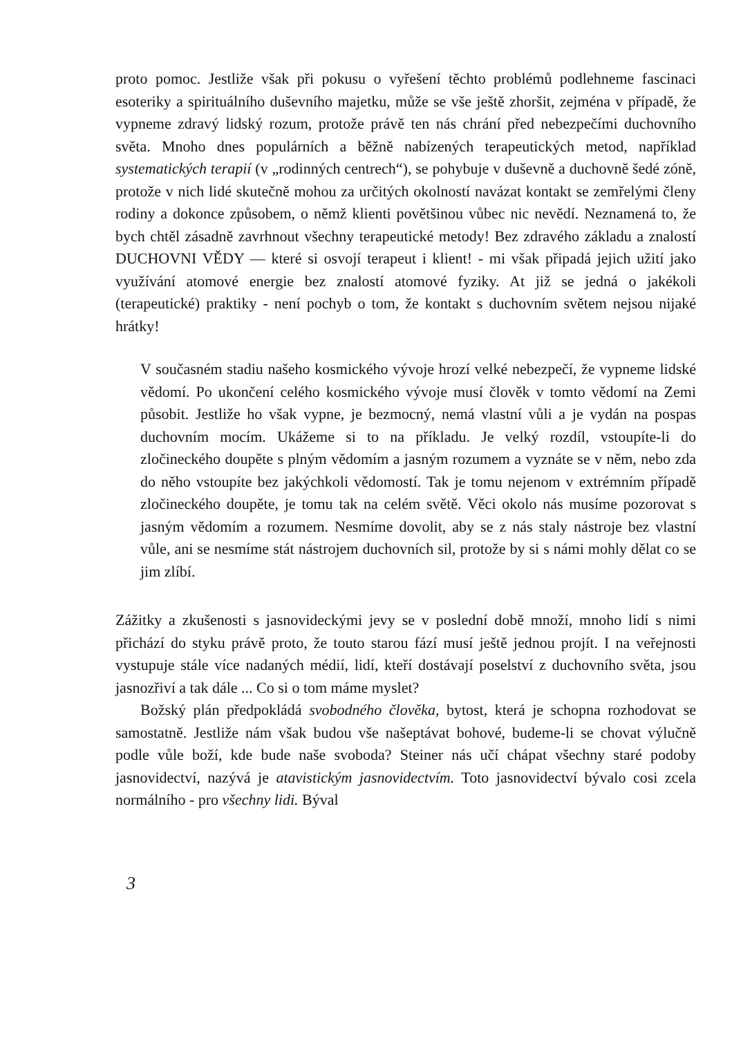proto pomoc. Jestliže však při pokusu o vyřešení těchto problémů podlehneme fascinaci esoteriky a spirituálního duševního majetku, může se vše ještě zhoršit, zejména v případě, že vypneme zdravý lidský rozum, protože právě ten nás chrání před nebezpečími duchovního světa. Mnoho dnes populárních a běžně nabízených terapeutických metod, například systematických terapií (v „rodinných centrech“), se pohybuje v duševně a duchovně šedé zóně, protože v nich lidé skutečně mohou za určitých okolností navázat kontakt se zemřelými členy rodiny a dokonce způsobem, o němž klienti povětšinou vůbec nic nevědí. Neznamená to, že bych chtěl zásadně zavrhnout všechny terapeutické metody! Bez zdravého základu a znalostí DUCHOVNI VĚDY — které si osvojí terapeut i klient! - mi však připadá jejich užití jako využívání atomové energie bez znalostí atomové fyziky. At již se jedná o jakékoli (terapeutické) praktiky - není pochyb o tom, že kontakt s duchovním světem nejsou nijaké hrátky!
V současném stadiu našeho kosmického vývoje hrozí velké nebezpečí, že vypneme lidské vědomí. Po ukončení celého kosmického vývoje musí člověk v tomto vědomí na Zemi působit. Jestliže ho však vypne, je bezmocný, nemá vlastní vůli a je vydán na pospas duchovním mocím. Ukážeme si to na příkladu. Je velký rozdíl, vstoupíte-li do zločineckého doupěte s plným vědomím a jasným rozumem a vyznáte se v něm, nebo zda do něho vstoupíte bez jakýchkoli vědomostí. Tak je tomu nejenom v extrémním případě zločineckého doupěte, je tomu tak na celém světě. Věci okolo nás musíme pozorovat s jasným vědomím a rozumem. Nesmíme dovolit, aby se z nás staly nástroje bez vlastní vůle, ani se nesmíme stát nástrojem duchovních sil, protože by si s námi mohly dělat co se jim zlíbí.
Zážitky a zkušenosti s jasnovideckými jevy se v poslední době množí, mnoho lidí s nimi přichází do styku právě proto, že touto starou fází musí ještě jednou projít. I na veřejnosti vystupuje stále více nadaných médií, lidí, kteří dostávají poselství z duchovního světa, jsou jasnozřiví a tak dále ... Co si o tom máme myslet?
Božský plán předpokládá svobodného člověka, bytost, která je schopna rozhodovat se samostatně. Jestliže nám však budou vše našeptávat bohové, budeme-li se chovat výlučně podle vůle boží, kde bude naše svoboda? Steiner nás učí chápat všechny staré podoby jasnovidectví, nazývá je atavistickým jasnovidectvím. Toto jasnovidectví bývalo cosi zcela normálního - pro všechny lidi. Býval
3